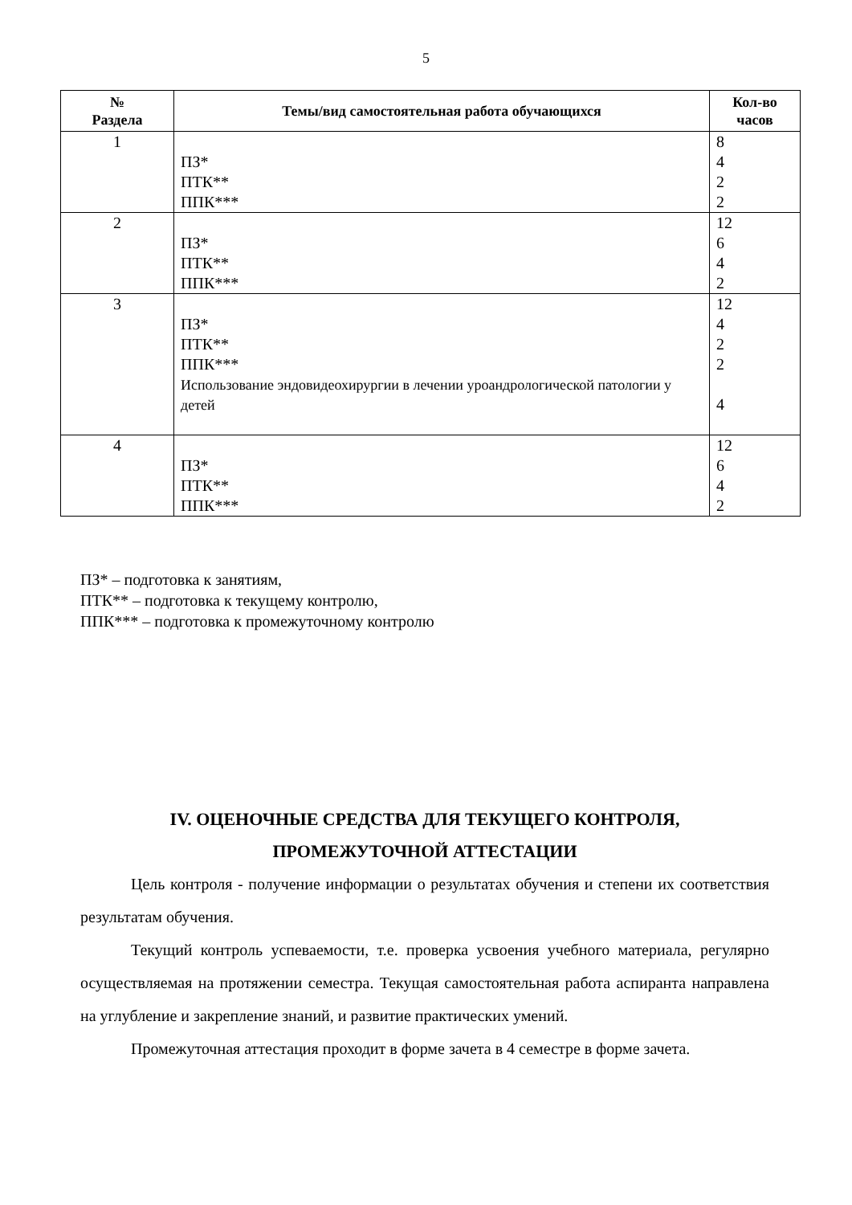5
| № Раздела | Темы/вид самостоятельная работа обучающихся | Кол-во часов |
| --- | --- | --- |
| 1 | ПЗ* ПТК** ППК*** | 8 4 2 2 |
| 2 | ПЗ* ПТК** ППК*** | 12 6 4 2 |
| 3 | ПЗ* ПТК** ППК*** Использование эндовидеохирургии в лечении уроандрологической патологии у детей | 12 4 2 2 4 |
| 4 | ПЗ* ПТК** ППК*** | 12 6 4 2 |
ПЗ* – подготовка к занятиям,
ПТК** – подготовка к текущему контролю,
ППК*** – подготовка к промежуточному контролю
IV. ОЦЕНОЧНЫЕ СРЕДСТВА ДЛЯ ТЕКУЩЕГО КОНТРОЛЯ,
ПРОМЕЖУТОЧНОЙ АТТЕСТАЦИИ
Цель контроля - получение информации о результатах обучения и степени их соответствия результатам обучения.
Текущий контроль успеваемости, т.е. проверка усвоения учебного материала, регулярно осуществляемая на протяжении семестра. Текущая самостоятельная работа аспиранта направлена на углубление и закрепление знаний, и развитие практических умений.
Промежуточная аттестация проходит в форме зачета в 4 семестре в форме зачета.